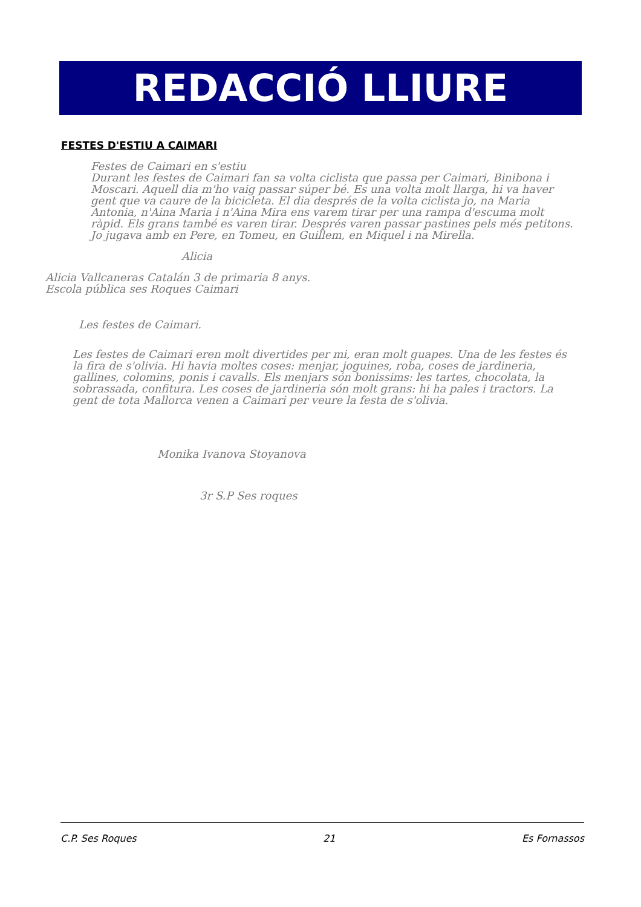REDACCIÓ LLIURE
FESTES D'ESTIU A CAIMARI
Festes de Caimari en s'estiu
Durant les festes de Caimari fan sa volta ciclista que passa per Caimari, Binibona i Moscari. Aquell dia m'ho vaig passar súper bé. Es una volta molt llarga, hi va haver gent que va caure de la bicicleta. El dia després de la volta ciclista jo, na Maria Antonia, n'Aina Maria i n'Aina Mira ens varem tirar per una rampa d'escuma molt ràpid. Els grans també es varen tirar. Després varen passar pastines pels més petitons. Jo jugava amb en Pere, en Tomeu, en Guillem, en Miquel i na Mirella.
Alicia
Alicia Vallcaneras Catalán 3 de primaria 8 anys.
Escola pública ses Roques Caimari
Les festes de Caimari.
Les festes de Caimari eren molt divertides per mi, eran molt guapes. Una de les festes és la fira de s'olivia. Hi havia moltes coses: menjar, joguines, roba, coses de jardineria, gallines, colomins, ponis i cavalls. Els menjars són bonissims: les tartes, chocolata, la sobrassada, confitura. Les coses de jardineria són molt grans: hi ha pales i tractors. La gent de tota Mallorca venen a Caimari per veure la festa de s'olivia.
Monika Ivanova Stoyanova
3r S.P Ses roques
C.P. Ses Roques 21 Es Fornassos